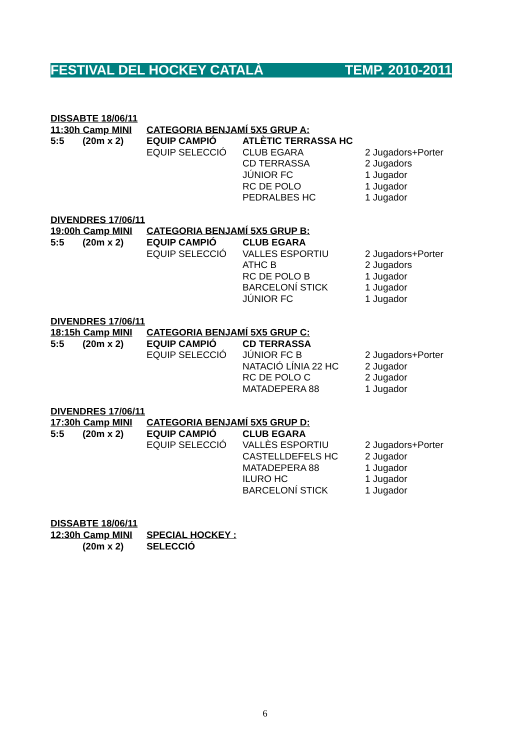FESTIVAL DEL HOCKEY CATALÀ TEMP. 2010-2011
| DISSABTE 18/06/11 | | | | |
| 11:30h Camp MINI | | CATEGORIA BENJAMÍ 5X5 GRUP A: | | |
| 5:5 | (20m x 2) | EQUIP CAMPIÓ | ATLÈTIC TERRASSA HC | |
| | | EQUIP SELECCIÓ | CLUB EGARA | 2 Jugadors+Porter |
| | | | CD TERRASSA | 2 Jugadors |
| | | | JÚNIOR FC | 1 Jugador |
| | | | RC DE POLO | 1 Jugador |
| | | | PEDRALBES HC | 1 Jugador |
| DIVENDRES 17/06/11 | | | | |
| 19:00h Camp MINI | | CATEGORIA BENJAMÍ 5X5 GRUP B: | | |
| 5:5 | (20m x 2) | EQUIP CAMPIÓ | CLUB EGARA | |
| | | EQUIP SELECCIÓ | VALLES ESPORTIU | 2 Jugadors+Porter |
| | | | ATHC B | 2 Jugadors |
| | | | RC DE POLO B | 1 Jugador |
| | | | BARCELONÍ STICK | 1 Jugador |
| | | | JÚNIOR FC | 1 Jugador |
| DIVENDRES 17/06/11 | | | | |
| 18:15h Camp MINI | | CATEGORIA BENJAMÍ 5X5 GRUP C: | | |
| 5:5 | (20m x 2) | EQUIP CAMPIÓ | CD TERRASSA | |
| | | EQUIP SELECCIÓ | JÚNIOR FC B | 2 Jugadors+Porter |
| | | | NATACIÓ LÍNIA 22 HC | 2 Jugador |
| | | | RC DE POLO C | 2 Jugador |
| | | | MATADEPERA 88 | 1 Jugador |
| DIVENDRES 17/06/11 | | | | |
| 17:30h Camp MINI | | CATEGORIA BENJAMÍ 5X5 GRUP D: | | |
| 5:5 | (20m x 2) | EQUIP CAMPIÓ | CLUB EGARA | |
| | | EQUIP SELECCIÓ | VALLÈS ESPORTIU | 2 Jugadors+Porter |
| | | | CASTELLDEFELS HC | 2 Jugador |
| | | | MATADEPERA 88 | 1 Jugador |
| | | | ILURO HC | 1 Jugador |
| | | | BARCELONÍ STICK | 1 Jugador |
| DISSABTE 18/06/11 | | |
| 12:30h Camp MINI | | SPECIAL HOCKEY : |
| | (20m x 2) | SELECCIÓ |
6